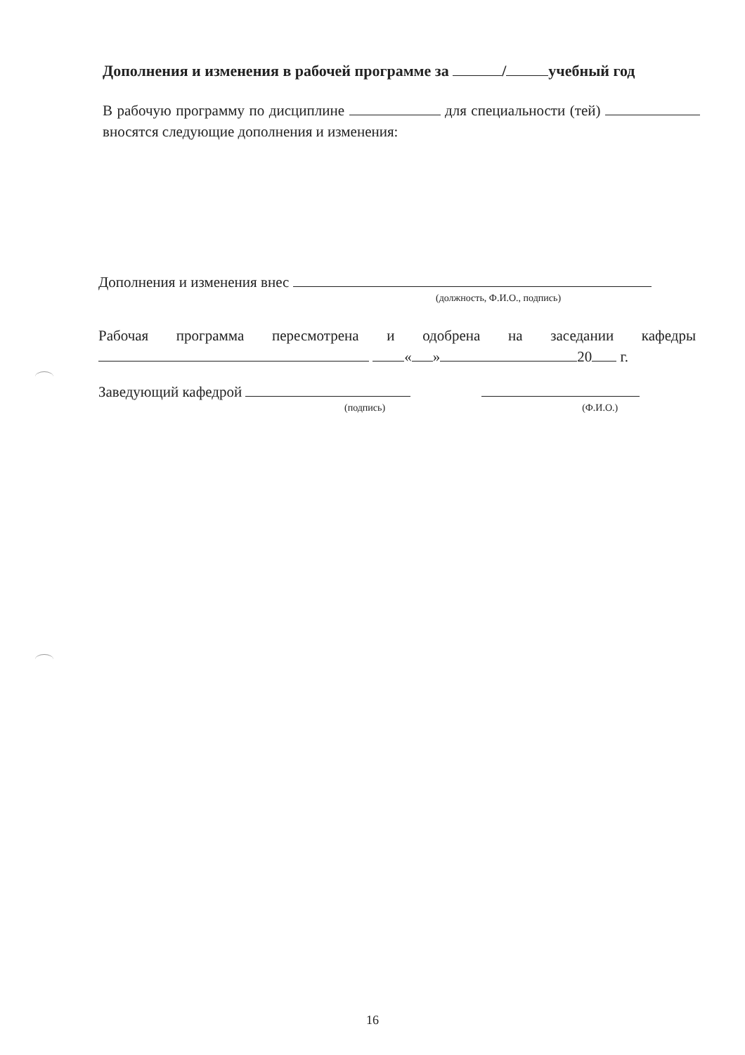Дополнения и изменения в рабочей программе за / учебный год
В рабочую программу по дисциплине для специальности (тей) вносятся следующие дополнения и изменения:
Дополнения и изменения внес
(должность, Ф.И.О., подпись)
Рабочая программа пересмотрена и одобрена на заседании кафедры « » 20 г.
Заведующий кафедрой
(подпись) (Ф.И.О.)
16